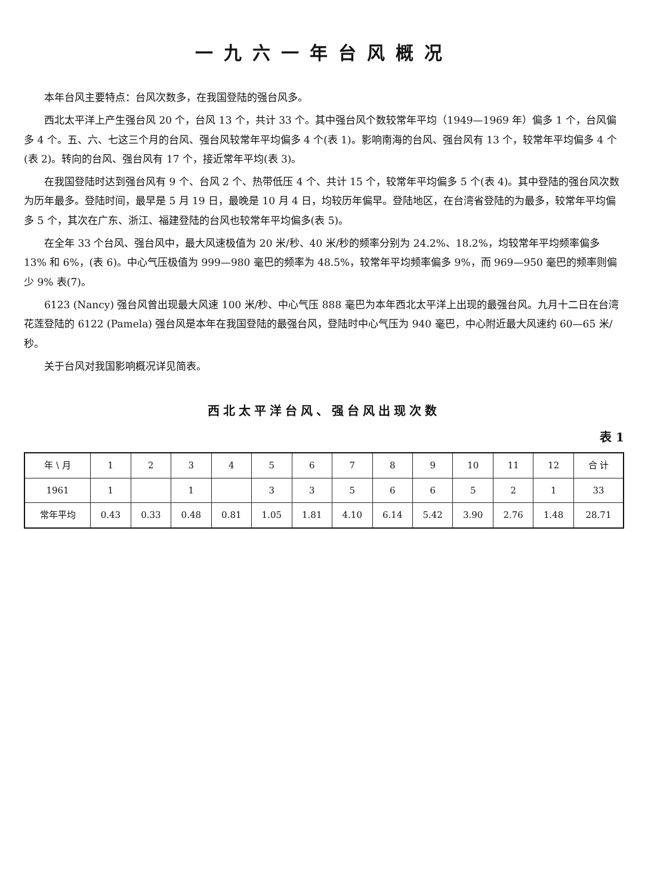一九六一年台风概况
本年台风主要特点：台风次数多，在我国登陆的强台风多。
西北太平洋上产生强台风 20 个，台风 13 个，共计 33 个。其中强台风个数较常年平均（1949—1969 年）偏多 1 个，台风偏多 4 个。五、六、七这三个月的台风、强台风较常年平均偏多 4 个(表 1)。影响南海的台风、强台风有 13 个，较常年平均偏多 4 个(表 2)。转向的台风、强台风有 17 个，接近常年平均(表 3)。
在我国登陆时达到强台风有 9 个、台风 2 个、热带低压 4 个、共计 15 个，较常年平均偏多 5 个(表 4)。其中登陆的强台风次数为历年最多。登陆时间，最早是 5 月 19 日，最晚是 10 月 4 日，均较历年偏早。登陆地区，在台湾省登陆的为最多，较常年平均偏多 5 个，其次在广东、浙江、福建登陆的台风也较常年平均偏多(表 5)。
在全年 33 个台风、强台风中，最大风速极值为 20 米/秒、40 米/秒的频率分别为 24.2%、18.2%，均较常年平均频率偏多 13% 和 6%，(表 6)。中心气压极值为 999—980 毫巴的频率为 48.5%，较常年平均频率偏多 9%，而 969—950 毫巴的频率则偏少 9% 表(7)。
6123 (Nancy) 强台风曾出现最大风速 100 米/秒、中心气压 888 毫巴为本年西北太平洋上出现的最强台风。九月十二日在台湾花莲登陆的 6122 (Pamela) 强台风是本年在我国登陆的最强台风，登陆时中心气压为 940 毫巴，中心附近最大风速约 60—65 米/秒。
关于台风对我国影响概况详见简表。
西北太平洋台风、强台风出现次数
表 1
| 年 \ 月 | 1 | 2 | 3 | 4 | 5 | 6 | 7 | 8 | 9 | 10 | 11 | 12 | 合 计 |
| --- | --- | --- | --- | --- | --- | --- | --- | --- | --- | --- | --- | --- | --- |
| 1961 | 1 | | 1 | | 3 | 3 | 5 | 6 | 6 | 5 | 2 | 1 | 33 |
| 常年平均 | 0.43 | 0.33 | 0.48 | 0.81 | 1.05 | 1.81 | 4.10 | 6.14 | 5.42 | 3.90 | 2.76 | 1.48 | 28.71 |